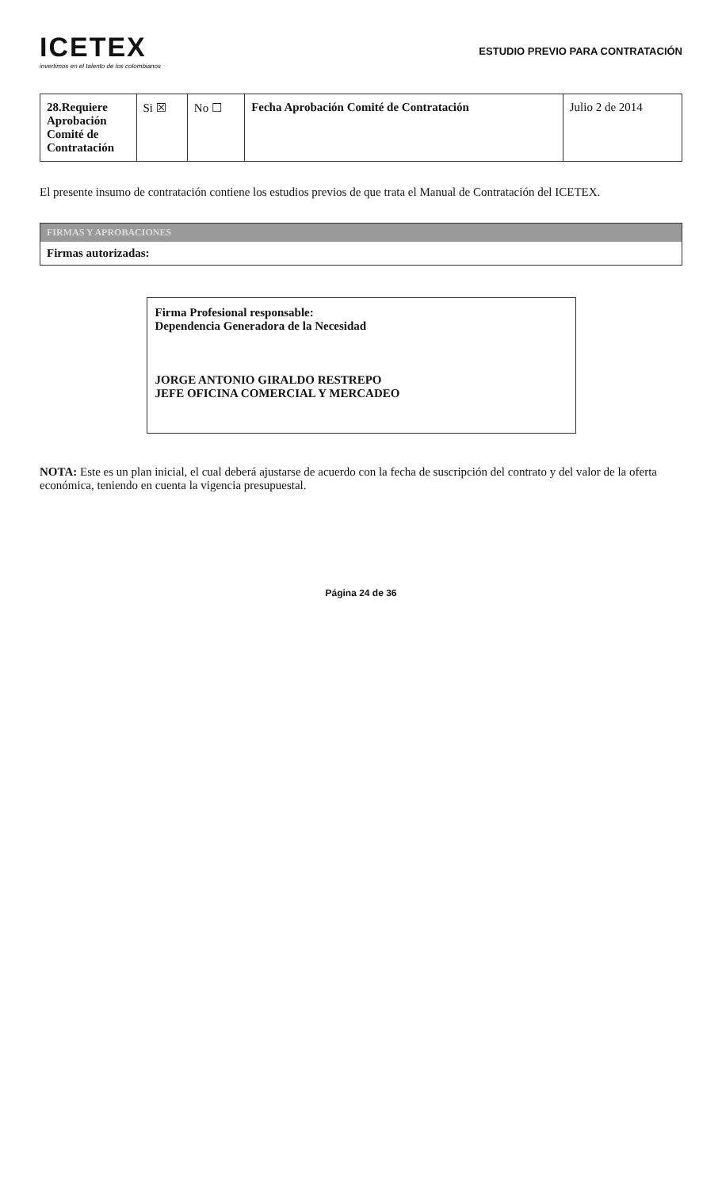ICETEX
invertimos en el talento de los colombianos
ESTUDIO PREVIO PARA CONTRATACIÓN
| 28.Requiere Aprobación Comité de Contratación | Si ☒ | No ☐ | Fecha Aprobación Comité de Contratación | Julio 2 de 2014 |
El presente insumo de contratación contiene los estudios previos de que trata el Manual de Contratación del ICETEX.
FIRMAS Y APROBACIONES
Firmas autorizadas:
Firma Profesional responsable:
Dependencia Generadora de la Necesidad
JORGE ANTONIO GIRALDO RESTREPO
JEFE OFICINA COMERCIAL Y MERCADEO
NOTA: Este es un plan inicial, el cual deberá ajustarse de acuerdo con la fecha de suscripción del contrato y del valor de la oferta económica, teniendo en cuenta la vigencia presupuestal.
Página 24 de 36